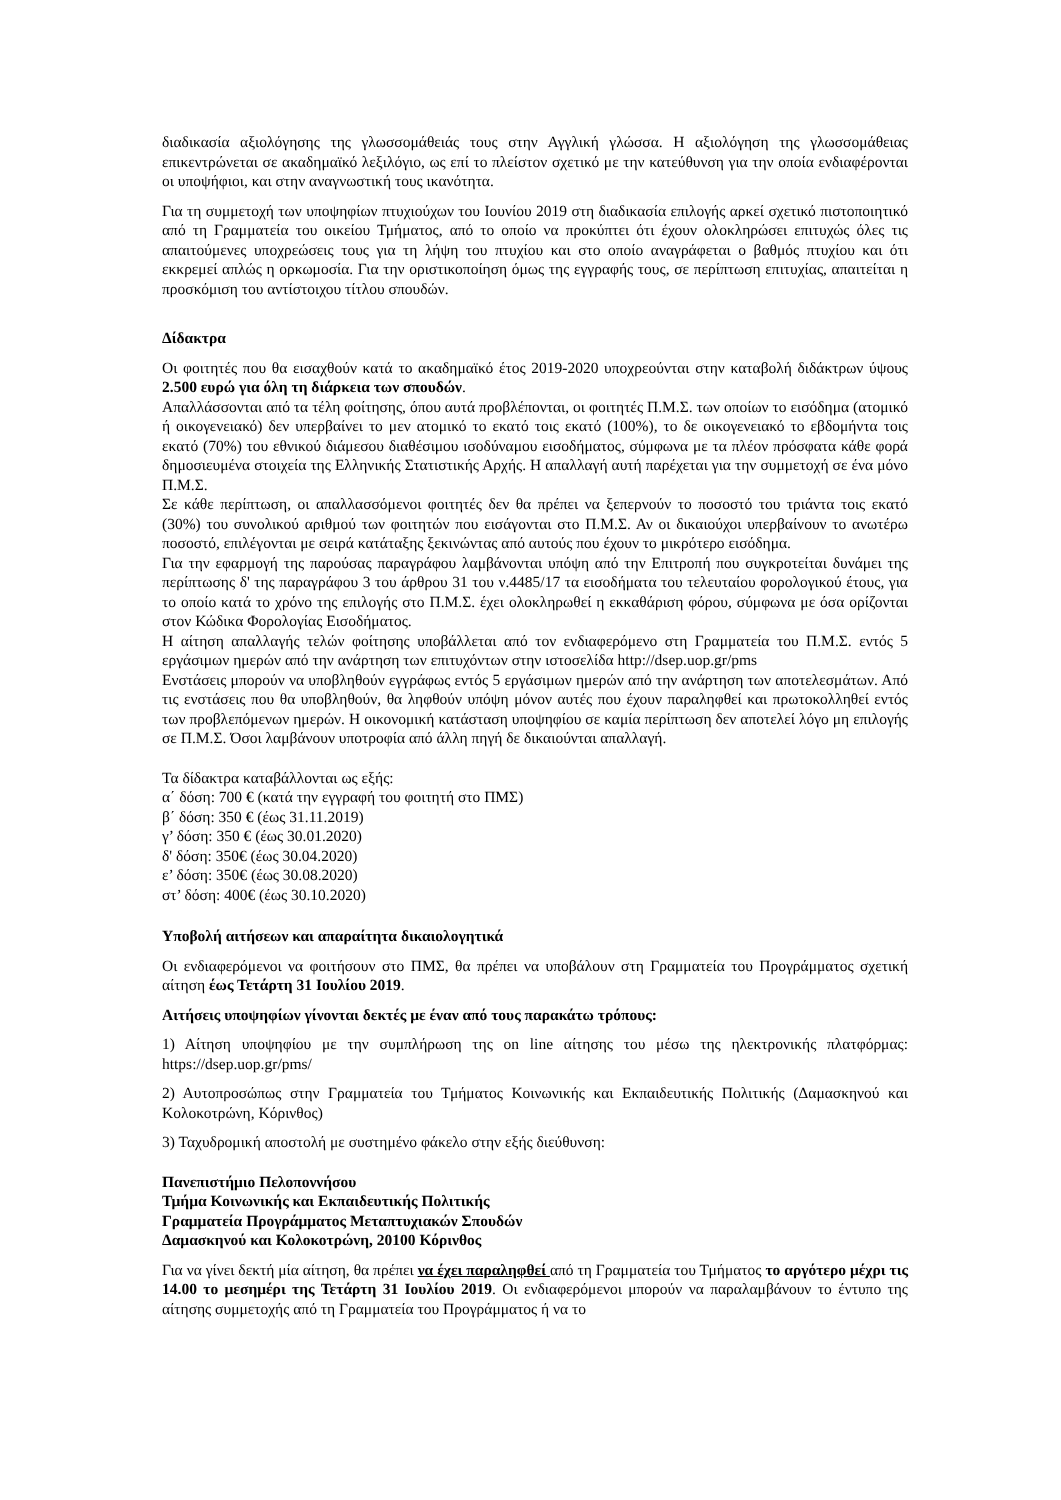διαδικασία αξιολόγησης της γλωσσομάθειάς τους στην Αγγλική γλώσσα. Η αξιολόγηση της γλωσσομάθειας επικεντρώνεται σε ακαδημαϊκό λεξιλόγιο, ως επί το πλείστον σχετικό με την κατεύθυνση για την οποία ενδιαφέρονται οι υποψήφιοι, και στην αναγνωστική τους ικανότητα.
Για τη συμμετοχή των υποψηφίων πτυχιούχων του Ιουνίου 2019 στη διαδικασία επιλογής αρκεί σχετικό πιστοποιητικό από τη Γραμματεία του οικείου Τμήματος, από το οποίο να προκύπτει ότι έχουν ολοκληρώσει επιτυχώς όλες τις απαιτούμενες υποχρεώσεις τους για τη λήψη του πτυχίου και στο οποίο αναγράφεται ο βαθμός πτυχίου και ότι εκκρεμεί απλώς η ορκωμοσία. Για την οριστικοποίηση όμως της εγγραφής τους, σε περίπτωση επιτυχίας, απαιτείται η προσκόμιση του αντίστοιχου τίτλου σπουδών.
Δίδακτρα
Οι φοιτητές που θα εισαχθούν κατά το ακαδημαϊκό έτος 2019-2020 υποχρεούνται στην καταβολή διδάκτρων ύψους 2.500 ευρώ για όλη τη διάρκεια των σπουδών.
Απαλλάσσονται από τα τέλη φοίτησης, όπου αυτά προβλέπονται, οι φοιτητές Π.Μ.Σ. των οποίων το εισόδημα (ατομικό ή οικογενειακό) δεν υπερβαίνει το μεν ατομικό το εκατό τοις εκατό (100%), το δε οικογενειακό το εβδομήντα τοις εκατό (70%) του εθνικού διάμεσου διαθέσιμου ισοδύναμου εισοδήματος, σύμφωνα με τα πλέον πρόσφατα κάθε φορά δημοσιευμένα στοιχεία της Ελληνικής Στατιστικής Αρχής. Η απαλλαγή αυτή παρέχεται για την συμμετοχή σε ένα μόνο Π.Μ.Σ.
Σε κάθε περίπτωση, οι απαλλασσόμενοι φοιτητές δεν θα πρέπει να ξεπερνούν το ποσοστό του τριάντα τοις εκατό (30%) του συνολικού αριθμού των φοιτητών που εισάγονται στο Π.Μ.Σ. Αν οι δικαιούχοι υπερβαίνουν το ανωτέρω ποσοστό, επιλέγονται με σειρά κατάταξης ξεκινώντας από αυτούς που έχουν το μικρότερο εισόδημα.
Για την εφαρμογή της παρούσας παραγράφου λαμβάνονται υπόψη από την Επιτροπή που συγκροτείται δυνάμει της περίπτωσης δ' της παραγράφου 3 του άρθρου 31 του ν.4485/17 τα εισοδήματα του τελευταίου φορολογικού έτους, για το οποίο κατά το χρόνο της επιλογής στο Π.Μ.Σ. έχει ολοκληρωθεί η εκκαθάριση φόρου, σύμφωνα με όσα ορίζονται στον Κώδικα Φορολογίας Εισοδήματος.
Η αίτηση απαλλαγής τελών φοίτησης υποβάλλεται από τον ενδιαφερόμενο στη Γραμματεία του Π.Μ.Σ. εντός 5 εργάσιμων ημερών από την ανάρτηση των επιτυχόντων στην ιστοσελίδα http://dsep.uop.gr/pms
Ενστάσεις μπορούν να υποβληθούν εγγράφως εντός 5 εργάσιμων ημερών από την ανάρτηση των αποτελεσμάτων. Από τις ενστάσεις που θα υποβληθούν, θα ληφθούν υπόψη μόνον αυτές που έχουν παραληφθεί και πρωτοκολληθεί εντός των προβλεπόμενων ημερών. Η οικονομική κατάσταση υποψηφίου σε καμία περίπτωση δεν αποτελεί λόγο μη επιλογής σε Π.Μ.Σ. Όσοι λαμβάνουν υποτροφία από άλλη πηγή δε δικαιούνται απαλλαγή.
Τα δίδακτρα καταβάλλονται ως εξής:
α΄ δόση: 700 € (κατά την εγγραφή του φοιτητή στο ΠΜΣ)
β΄ δόση: 350 € (έως 31.11.2019)
γ’ δόση: 350 € (έως 30.01.2020)
δ' δόση: 350€ (έως 30.04.2020)
ε’ δόση: 350€ (έως 30.08.2020)
στ’ δόση: 400€ (έως 30.10.2020)
Υποβολή αιτήσεων και απαραίτητα δικαιολογητικά
Οι ενδιαφερόμενοι να φοιτήσουν στο ΠΜΣ, θα πρέπει να υποβάλουν στη Γραμματεία του Προγράμματος σχετική αίτηση έως Τετάρτη 31 Ιουλίου 2019.
Αιτήσεις υποψηφίων γίνονται δεκτές με έναν από τους παρακάτω τρόπους:
1) Αίτηση υποψηφίου με την συμπλήρωση της on line αίτησης του μέσω της ηλεκτρονικής πλατφόρμας: https://dsep.uop.gr/pms/
2) Αυτοπροσώπως στην Γραμματεία του Τμήματος Κοινωνικής και Εκπαιδευτικής Πολιτικής (Δαμασκηνού και Κολοκοτρώνη, Κόρινθος)
3) Ταχυδρομική αποστολή με συστημένο φάκελο στην εξής διεύθυνση:
Πανεπιστήμιο Πελοποννήσου
Τμήμα Κοινωνικής και Εκπαιδευτικής Πολιτικής
Γραμματεία Προγράμματος Μεταπτυχιακών Σπουδών
Δαμασκηνού και Κολοκοτρώνη, 20100 Κόρινθος
Για να γίνει δεκτή μία αίτηση, θα πρέπει να έχει παραληφθεί από τη Γραμματεία του Τμήματος το αργότερο μέχρι τις 14.00 το μεσημέρι της Τετάρτη 31 Ιουλίου 2019. Οι ενδιαφερόμενοι μπορούν να παραλαμβάνουν το έντυπο της αίτησης συμμετοχής από τη Γραμματεία του Προγράμματος ή να το